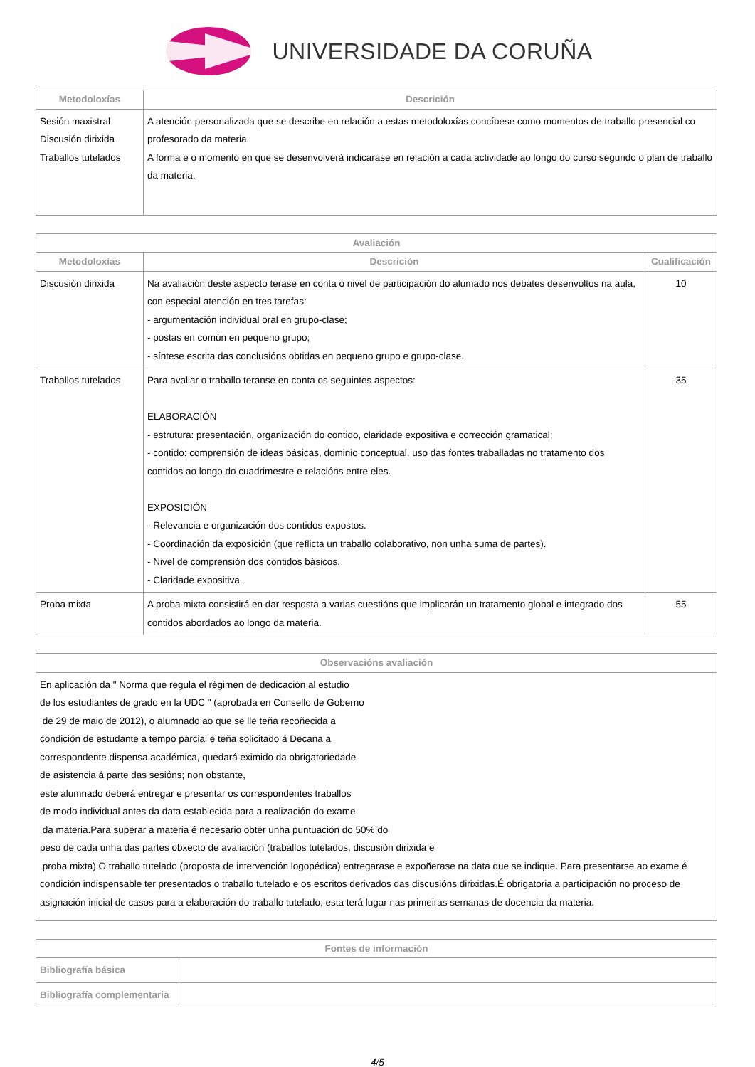UNIVERSIDADE DA CORUÑA
| Metodoloxías | Descrición |
| --- | --- |
| Sesión maxistral Discusión dirixida Traballos tutelados | A atención personalizada que se describe en relación a estas metodoloxías concíbese como momentos de traballo presencial co profesorado da materia. A forma e o momento en que se desenvolverá indicarase en relación a cada actividade ao longo do curso segundo o plan de traballo da materia. |
| Avaliación | | |
| --- | --- | --- |
| Metodoloxías | Descrición | Cualificación |
| Discusión dirixida | Na avaliación deste aspecto terase en conta o nivel de participación do alumado nos debates desenvoltos na aula, con especial atención en tres tarefas: - argumentación individual oral en grupo-clase; - postas en común en pequeno grupo; - síntese escrita das conclusións obtidas en pequeno grupo e grupo-clase. | 10 |
| Traballos tutelados | Para avaliar o traballo teranse en conta os seguintes aspectos: ELABORACIÓN - estrutura: presentación, organización do contido, claridade expositiva e corrección gramatical; - contido: comprensión de ideas básicas, dominio conceptual, uso das fontes traballadas no tratamento dos contidos ao longo do cuadrimestre e relacións entre eles. EXPOSICIÓN - Relevancia e organización dos contidos expostos. - Coordinación da exposición (que reflicta un traballo colaborativo, non unha suma de partes). - Nivel de comprensión dos contidos básicos. - Claridade expositiva. | 35 |
| Proba mixta | A proba mixta consistirá en dar resposta a varias cuestións que implicarán un tratamento global e integrado dos contidos abordados ao longo da materia. | 55 |
| Observacións avaliación |
| --- |
| En aplicación da " Norma que regula el régimen de dedicación al estudio de los estudiantes de grado en la UDC " (aprobada en Consello de Goberno de 29 de maio de 2012), o alumnado ao que se lle teña recoñecida a condición de estudante a tempo parcial e teña solicitado á Decana a correspondente dispensa académica, quedará eximido da obrigatoriedade de asistencia á parte das sesións; non obstante, este alumnado deberá entregar e presentar os correspondentes traballos de modo individual antes da data establecida para a realización do exame da materia.Para superar a materia é necesario obter unha puntuación do 50% do peso de cada unha das partes obxecto de avaliación (traballos tutelados, discusión dirixida e proba mixta).O traballo tutelado (proposta de intervención logopédica) entregarase e expoñerase na data que se indique. Para presentarse ao exame é condición indispensable ter presentados o traballo tutelado e os escritos derivados das discusións dirixidas.É obrigatoria a participación no proceso de asignación inicial de casos para a elaboración do traballo tutelado; esta terá lugar nas primeiras semanas de docencia da materia. |
| Fontes de información | |
| --- | --- |
| Bibliografía básica | |
| Bibliografía complementaria | |
4/5